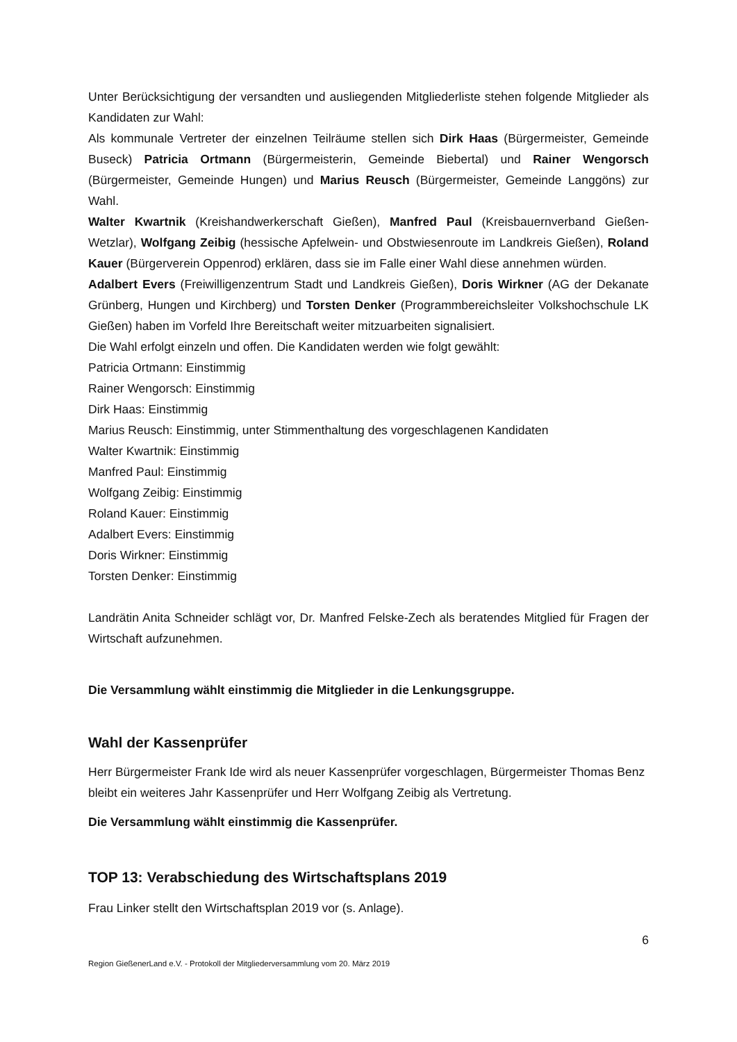Unter Berücksichtigung der versandten und ausliegenden Mitgliederliste stehen folgende Mitglieder als Kandidaten zur Wahl:
Als kommunale Vertreter der einzelnen Teilräume stellen sich Dirk Haas (Bürgermeister, Gemeinde Buseck) Patricia Ortmann (Bürgermeisterin, Gemeinde Biebertal) und Rainer Wengorsch (Bürgermeister, Gemeinde Hungen) und Marius Reusch (Bürgermeister, Gemeinde Langgöns) zur Wahl.
Walter Kwartnik (Kreishandwerkerschaft Gießen), Manfred Paul (Kreisbauernverband Gießen-Wetzlar), Wolfgang Zeibig (hessische Apfelwein- und Obstwiesenroute im Landkreis Gießen), Roland Kauer (Bürgerverein Oppenrod) erklären, dass sie im Falle einer Wahl diese annehmen würden.
Adalbert Evers (Freiwilligenzentrum Stadt und Landkreis Gießen), Doris Wirkner (AG der Dekanate Grünberg, Hungen und Kirchberg) und Torsten Denker (Programmbereichsleiter Volkshochschule LK Gießen) haben im Vorfeld Ihre Bereitschaft weiter mitzuarbeiten signalisiert.
Die Wahl erfolgt einzeln und offen. Die Kandidaten werden wie folgt gewählt:
Patricia Ortmann: Einstimmig
Rainer Wengorsch: Einstimmig
Dirk Haas: Einstimmig
Marius Reusch: Einstimmig, unter Stimmenthaltung des vorgeschlagenen Kandidaten
Walter Kwartnik: Einstimmig
Manfred Paul: Einstimmig
Wolfgang Zeibig: Einstimmig
Roland Kauer: Einstimmig
Adalbert Evers: Einstimmig
Doris Wirkner: Einstimmig
Torsten Denker: Einstimmig
Landrätin Anita Schneider schlägt vor, Dr. Manfred Felske-Zech als beratendes Mitglied für Fragen der Wirtschaft aufzunehmen.
Die Versammlung wählt einstimmig die Mitglieder in die Lenkungsgruppe.
Wahl der Kassenprüfer
Herr Bürgermeister Frank Ide wird als neuer Kassenprüfer vorgeschlagen, Bürgermeister Thomas Benz bleibt ein weiteres Jahr Kassenprüfer und Herr Wolfgang Zeibig als Vertretung.
Die Versammlung wählt einstimmig die Kassenprüfer.
TOP 13: Verabschiedung des Wirtschaftsplans 2019
Frau Linker stellt den Wirtschaftsplan 2019 vor (s. Anlage).
6
Region GießenerLand e.V. - Protokoll der Mitgliederversammlung vom 20. März 2019